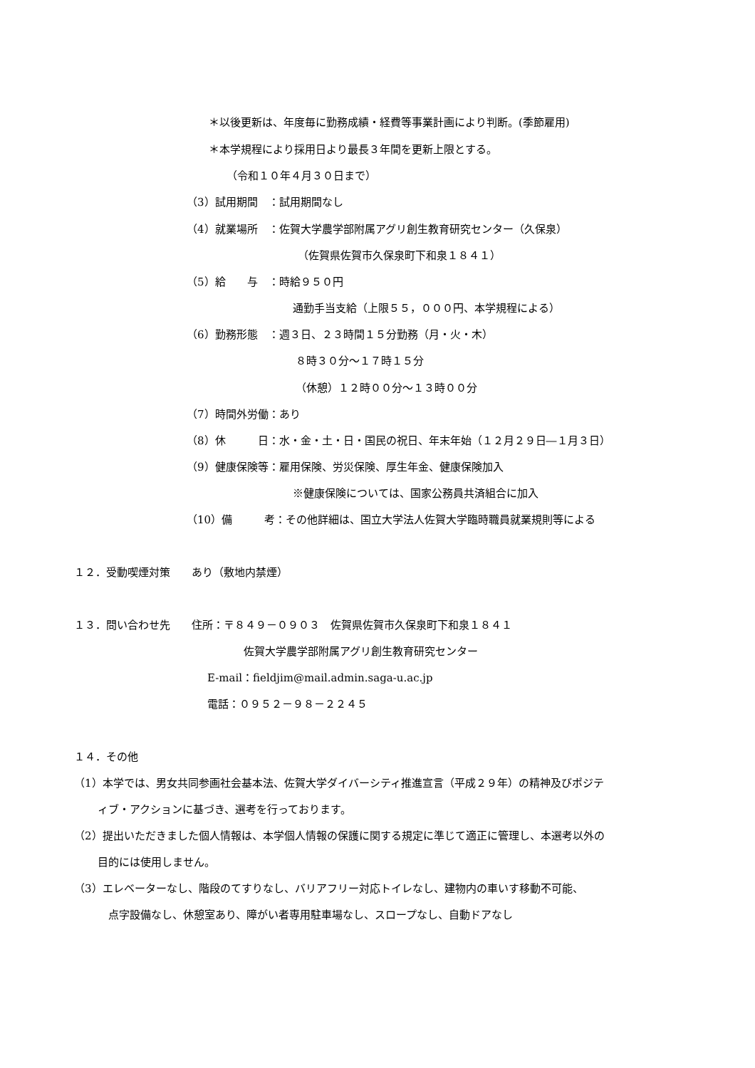＊以後更新は、年度毎に勤務成績・経費等事業計画により判断。(季節雇用)
＊本学規程により採用日より最長３年間を更新上限とする。
（令和１０年４月３０日まで）
（3）試用期間　：試用期間なし
（4）就業場所　：佐賀大学農学部附属アグリ創生教育研究センター（久保泉）
（佐賀県佐賀市久保泉町下和泉１８４１）
（5）給　　与　：時給９５０円
通勤手当支給（上限５５，０００円、本学規程による）
（6）勤務形態　：週３日、２３時間１５分勤務（月・火・木）
８時３０分～１７時１５分
（休憩）１２時００分～１３時００分
（7）時間外労働：あり
（8）休　　　日：水・金・土・日・国民の祝日、年末年始（１２月２９日―１月３日）
（9）健康保険等：雇用保険、労災保険、厚生年金、健康保険加入
※健康保険については、国家公務員共済組合に加入
（10）備　　　考：その他詳細は、国立大学法人佐賀大学臨時職員就業規則等による
１２．受動喫煙対策　　あり（敷地内禁煙）
１３．問い合わせ先　　住所：〒８４９－０９０３　佐賀県佐賀市久保泉町下和泉１８４１
佐賀大学農学部附属アグリ創生教育研究センター
E-mail：fieldjim@mail.admin.saga-u.ac.jp
電話：０９５２－９８－２２４５
１４．その他
（1）本学では、男女共同参画社会基本法、佐賀大学ダイバーシティ推進宣言（平成２９年）の精神及びポジテ
ィブ・アクションに基づき、選考を行っております。
（2）提出いただきました個人情報は、本学個人情報の保護に関する規定に準じて適正に管理し、本選考以外の
目的には使用しません。
（3）エレベーターなし、階段のてすりなし、バリアフリー対応トイレなし、建物内の車いす移動不可能、
点字設備なし、休憩室あり、障がい者専用駐車場なし、スロープなし、自動ドアなし